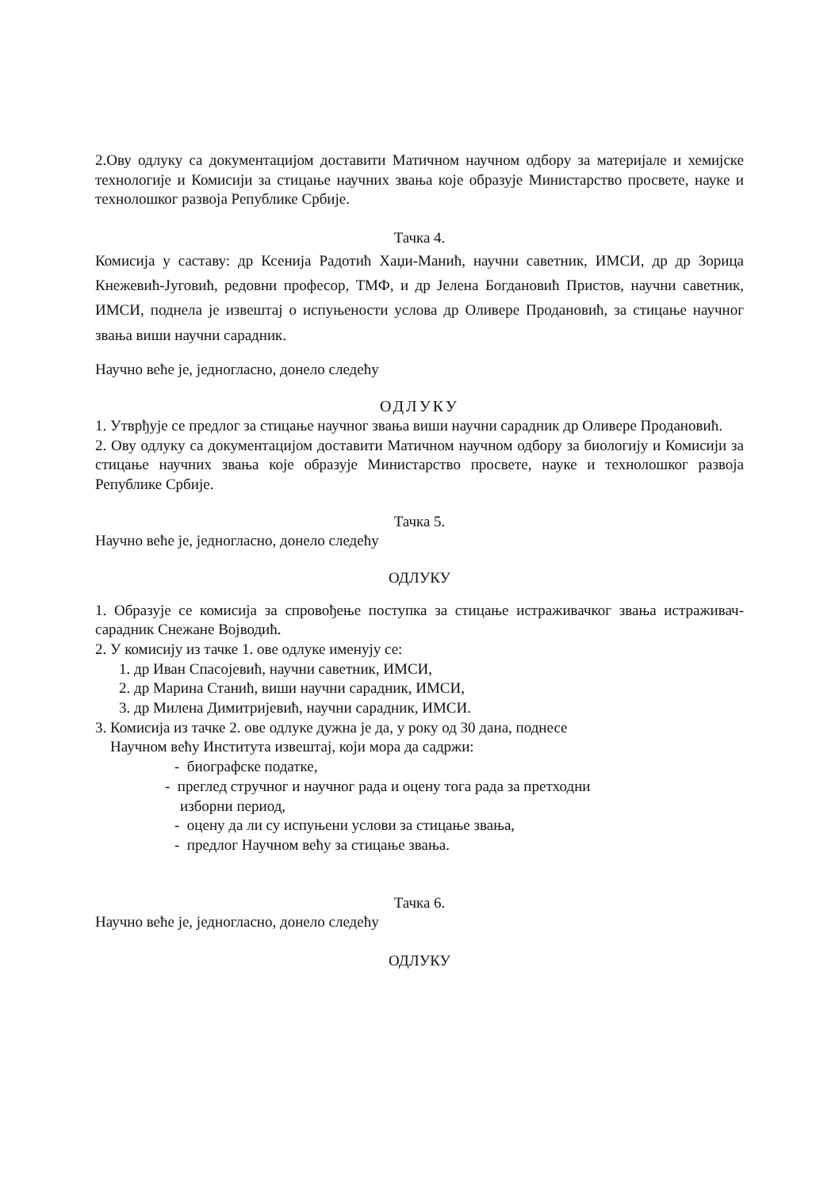2.Ову одлуку са документацијом доставити Матичном научном одбору за материјале и хемијске технологије и Комисији за стицање научних звања које образује Министарство просвете, науке и технолошког развоја Републике Србије.
Тачка 4.
Комисија у саставу: др Ксенија Радотић Хаџи-Манић, научни саветник, ИМСИ, др др Зорица Кнежевић-Југовић, редовни професор, ТМФ, и др Јелена Богдановић Пристов, научни саветник, ИМСИ, поднела је извештај о испуњености услова др Оливере Продановић, за стицање научног звања виши научни сарадник.
Научно веће је, једногласно, донело следећу
ОДЛУКУ
1. Утврђује се предлог за стицање научног звања виши научни сарадник др Оливере Продановић.
2. Ову одлуку са документацијом доставити Матичном научном одбору за биологију и Комисији за стицање научних звања које образује Министарство просвете, науке и технолошког развоја Републике Србије.
Тачка 5.
Научно веће је, једногласно, донело следећу
ОДЛУКУ
1. Образује се комисија за спровођење поступка за стицање истраживачког звања истраживач- сарадник Снежане Војводић.
2. У комисију из тачке 1. ове одлуке именују се:
1. др Иван Спасојевић, научни саветник, ИМСИ,
2. др Марина Станић, виши научни сарадник, ИМСИ,
3. др Милена Димитријевић, научни сарадник, ИМСИ.
3. Комисија из тачке 2. ове одлуке дужна је да, у року од 30 дана, поднесе
Научном већу Института извештај, који мора да садржи:
- биографске податке,
- преглед стручног и научног рада и оцену тога рада за претходни
изборни период,
- оцену да ли су испуњени услови за стицање звања,
- предлог Научном већу за стицање звања.
Тачка 6.
Научно веће је, једногласно, донело следећу
ОДЛУКУ